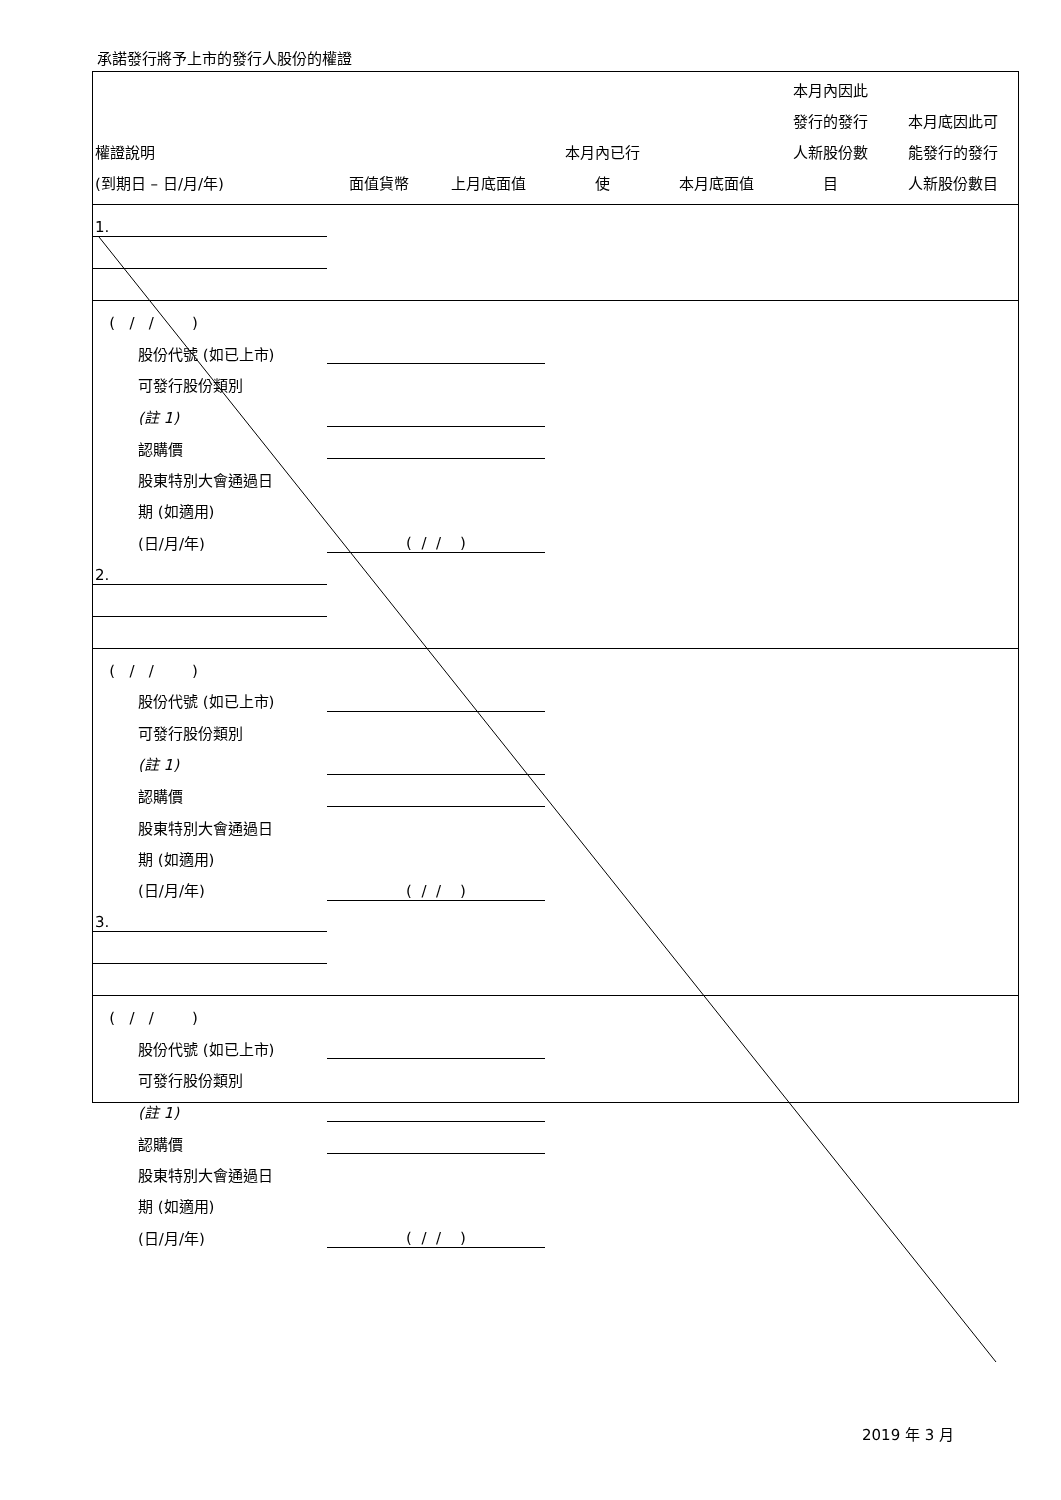承諾發行將予上市的發行人股份的權證
| 權證說明 (到期日 – 日/月/年) | 面值貨幣 | 上月底面值 | 本月內已行 使 | 本月底面值 | 本月內因此 發行的發行 人新股份數 目 | 本月底因此可 能發行的發行 人新股份數目 |
| --- | --- | --- | --- | --- | --- | --- |
| 1. | | | | | | |
| ( / / ) | | | | | | |
| 股份代號 (如已上市) | | | | | | |
| 可發行股份類別 | | | | | | |
| (註 1) | | | | | | |
| 認購價 | | | | | | |
| 股東特別大會通過日 | | | | | | |
| 期 (如適用) | | | | | | |
| (日/月/年) | ( / / ) | | | | | |
| 2. | | | | | | |
| ( / / ) | | | | | | |
| 股份代號 (如已上市) | | | | | | |
| 可發行股份類別 | | | | | | |
| (註 1) | | | | | | |
| 認購價 | | | | | | |
| 股東特別大會通過日 | | | | | | |
| 期 (如適用) | | | | | | |
| (日/月/年) | ( / / ) | | | | | |
| 3. | | | | | | |
| ( / / ) | | | | | | |
| 股份代號 (如已上市) | | | | | | |
| 可發行股份類別 | | | | | | |
| (註 1) | | | | | | |
| 認購價 | | | | | | |
| 股東特別大會通過日 | | | | | | |
| 期 (如適用) | | | | | | |
| (日/月/年) | ( / / ) | | | | | |
2019 年 3 月